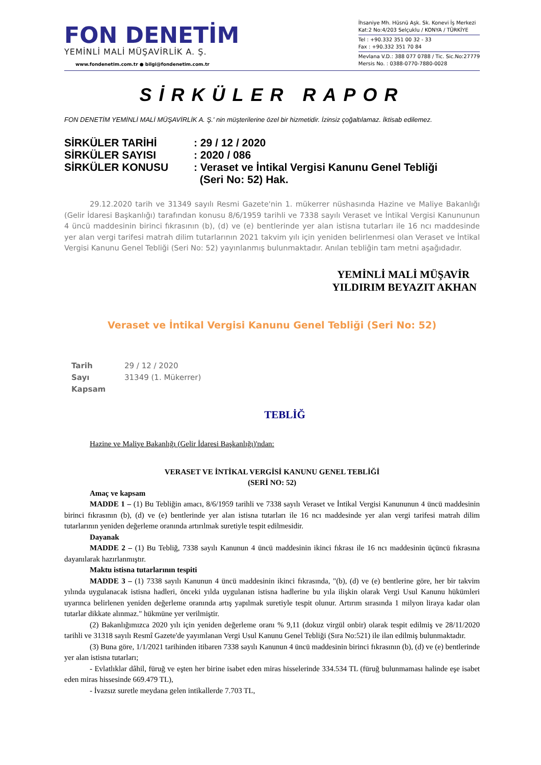FON DENETİM
YEMİNLİ MALİ MÜŞAVİRLİK A. Ş.
www.fondenetim.com.tr ● bilgi@fondenetim.com.tr
İhsaniye Mh. Hüsnü Aşk. Sk. Konevi İş Merkezi
Kat:2 No:4/203 Selçuklu / KONYA / TÜRKİYE
Tel : +90.332 351 00 32 - 33
Fax : +90.332 351 70 84
Mevlana V.D.: 388 077 0788 / Tic. Sic.No:27779
Mersis No. : 0388-0770-7880-0028
SİRKÜLER RAPOR
FON DENETİM YEMİNLİ MALİ MÜŞAVİRLİK A. Ş.' nin müşterilerine özel bir hizmetidir. İzinsiz çoğaltılamaz. İktisab edilemez.
SİRKÜLER TARİHİ : 29 / 12 / 2020
SİRKÜLER SAYISI : 2020 / 086
SİRKÜLER KONUSU : Veraset ve İntikal Vergisi Kanunu Genel Tebliği
(Seri No: 52) Hak.
29.12.2020 tarih ve 31349 sayılı Resmi Gazete'nin 1. mükerrer nüshasında Hazine ve Maliye Bakanlığı (Gelir İdaresi Başkanlığı) tarafından konusu 8/6/1959 tarihli ve 7338 sayılı Veraset ve İntikal Vergisi Kanununun 4 üncü maddesinin birinci fıkrasının (b), (d) ve (e) bentlerinde yer alan istisna tutarları ile 16 ncı maddesinde yer alan vergi tarifesi matrah dilim tutarlarının 2021 takvim yılı için yeniden belirlenmesi olan Veraset ve İntikal Vergisi Kanunu Genel Tebliği (Seri No: 52) yayınlanmış bulunmaktadır. Anılan tebliğin tam metni aşağıdadır.
YEMİNLİ MALİ MÜŞAVİR
YILDIRIM BEYAZIT AKHAN
Veraset ve İntikal Vergisi Kanunu Genel Tebliği (Seri No: 52)
Tarih 29 / 12 / 2020
Sayı 31349 (1. Mükerrer)
Kapsam
TEBLİĞ
Hazine ve Maliye Bakanlığı (Gelir İdaresi Başkanlığı)'ndan:
VERASET VE İNTİKAL VERGİSİ KANUNU GENEL TEBLİĞİ
(SERİ NO: 52)
Amaç ve kapsam
MADDE 1 – (1) Bu Tebliğin amacı, 8/6/1959 tarihli ve 7338 sayılı Veraset ve İntikal Vergisi Kanununun 4 üncü maddesinin birinci fıkrasının (b), (d) ve (e) bentlerinde yer alan istisna tutarları ile 16 ncı maddesinde yer alan vergi tarifesi matrah dilim tutarlarının yeniden değerleme oranında artırılmak suretiyle tespit edilmesidir.
Dayanak
MADDE 2 – (1) Bu Tebliğ, 7338 sayılı Kanunun 4 üncü maddesinin ikinci fıkrası ile 16 ncı maddesinin üçüncü fıkrasına dayanılarak hazırlanmıştır.
Maktu istisna tutarlarının tespiti
MADDE 3 – (1) 7338 sayılı Kanunun 4 üncü maddesinin ikinci fıkrasında, "(b), (d) ve (e) bentlerine göre, her bir takvim yılında uygulanacak istisna hadleri, önceki yılda uygulanan istisna hadlerine bu yıla ilişkin olarak Vergi Usul Kanunu hükümleri uyarınca belirlenen yeniden değerleme oranında artış yapılmak suretiyle tespit olunur. Artırım sırasında 1 milyon liraya kadar olan tutarlar dikkate alınmaz." hükmüne yer verilmiştir.
(2) Bakanlığımızca 2020 yılı için yeniden değerleme oranı % 9,11 (dokuz virgül onbir) olarak tespit edilmiş ve 28/11/2020 tarihli ve 31318 sayılı Resmî Gazete'de yayımlanan Vergi Usul Kanunu Genel Tebliği (Sıra No:521) ile ilan edilmiş bulunmaktadır.
(3) Buna göre, 1/1/2021 tarihinden itibaren 7338 sayılı Kanunun 4 üncü maddesinin birinci fıkrasının (b), (d) ve (e) bentlerinde yer alan istisna tutarları;
- Evlatlıklar dâhil, füruğ ve eşten her birine isabet eden miras hisselerinde 334.534 TL (füruğ bulunmaması halinde eşe isabet eden miras hissesinde 669.479 TL),
- İvazsız suretle meydana gelen intikallerde 7.703 TL,